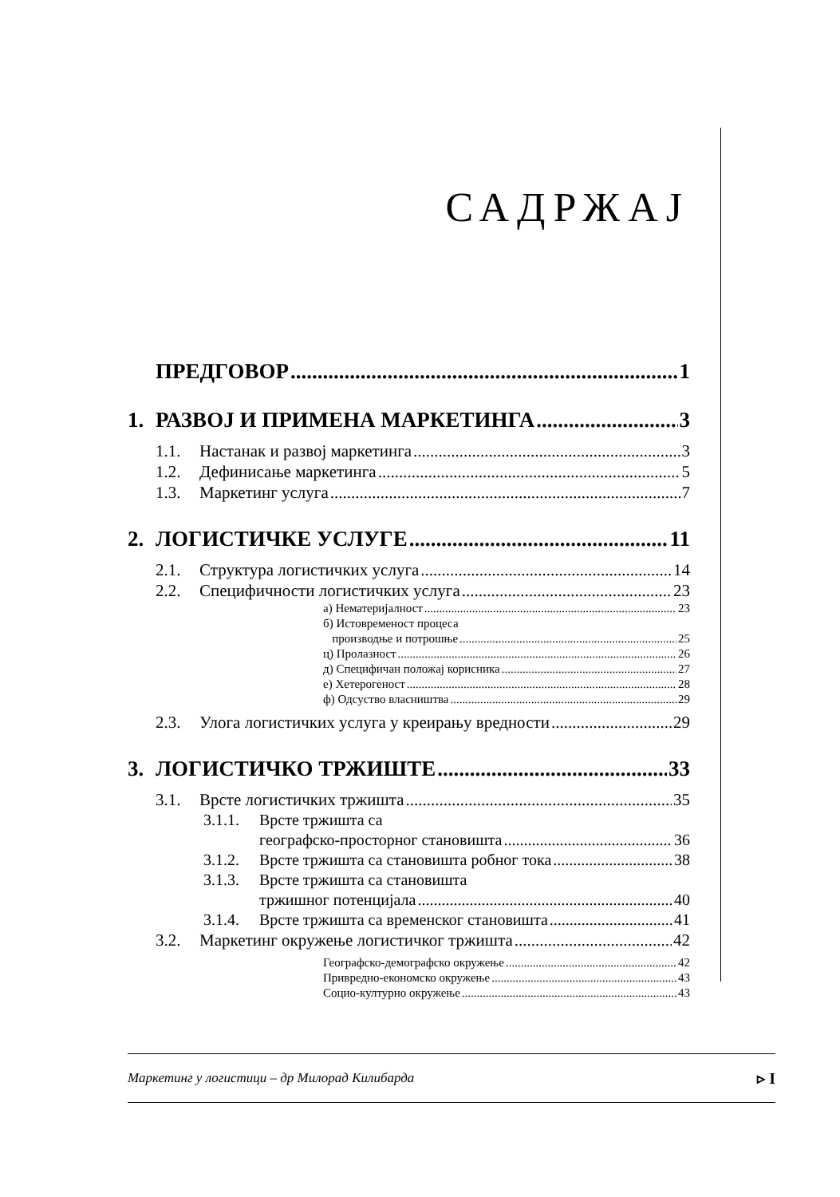САДРЖАЈ
ПРЕДГОВОР 1
1. РАЗВОЈ И ПРИМЕНА МАРКЕТИНГА 3
1.1. Настанак и развој маркетинга 3
1.2. Дефинисање маркетинга 5
1.3. Маркетинг услуга 7
2. ЛОГИСТИЧКЕ УСЛУГЕ 11
2.1. Структура логистичких услуга 14
2.2. Специфичности логистичких услуга 23
а) Нематеријалност 23
б) Истовременост процеса
производње и потрошње 25
ц) Пролазност 26
д) Специфичан положај корисника 27
е) Хетерогеност 28
ф) Одсуство власништва 29
2.3. Улога логистичких услуга у креирању вредности 29
3. ЛОГИСТИЧКО ТРЖИШТЕ 33
3.1. Врсте логистичких тржишта 35
3.1.1. Врсте тржишта са
географско-просторног становишта 36
3.1.2. Врсте тржишта са становишта робног тока 38
3.1.3. Врсте тржишта са становишта
тржишног потенцијала 40
3.1.4. Врсте тржишта са временског становишта 41
3.2. Маркетинг окружење логистичког тржишта 42
Географско-демографско окружење 42
Привредно-економско окружење 43
Социо-културно окружење 43
Маркетинг у логистици – др Милорад Килибарда ▹ I